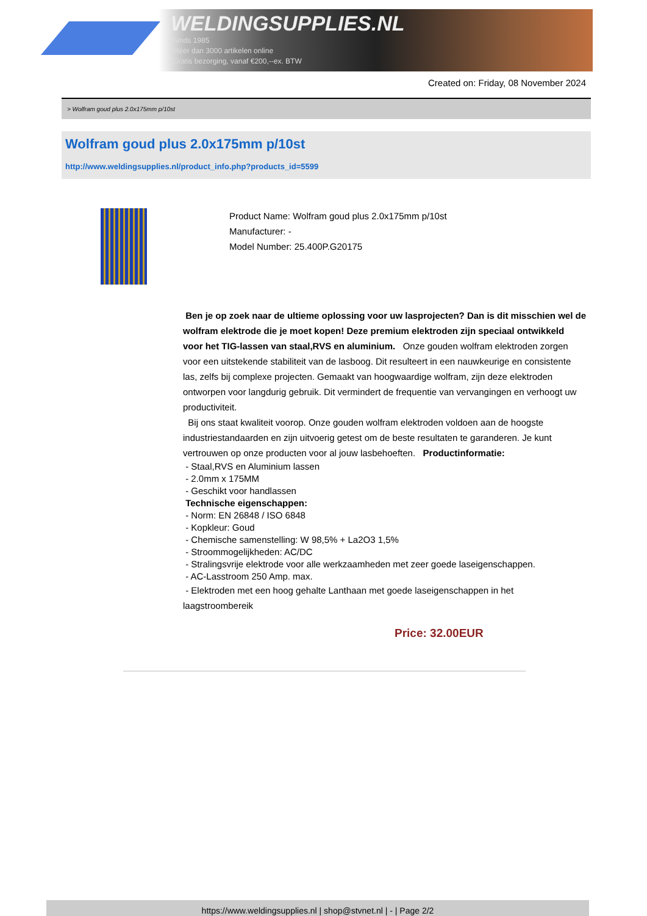WELDINGSUPPLIES.NL
- Sinds 1985
- Méér dan 3000 artikelen online
- Gratis bezorging, vanaf €200,--ex. BTW
Created on: Friday, 08 November 2024
> Wolfram goud plus 2.0x175mm p/10st
Wolfram goud plus 2.0x175mm p/10st
http://www.weldingsupplies.nl/product_info.php?products_id=5599
Product Name: Wolfram goud plus 2.0x175mm p/10st
Manufacturer: -
Model Number: 25.400P.G20175
Ben je op zoek naar de ultieme oplossing voor uw lasprojecten? Dan is dit misschien wel de wolfram elektrode die je moet kopen! Deze premium elektroden zijn speciaal ontwikkeld voor het TIG-lassen van staal,RVS en aluminium. Onze gouden wolfram elektroden zorgen voor een uitstekende stabiliteit van de lasboog. Dit resulteert in een nauwkeurige en consistente las, zelfs bij complexe projecten. Gemaakt van hoogwaardige wolfram, zijn deze elektroden ontworpen voor langdurig gebruik. Dit vermindert de frequentie van vervangingen en verhoogt uw productiviteit.
Bij ons staat kwaliteit voorop. Onze gouden wolfram elektroden voldoen aan de hoogste industriestandaarden en zijn uitvoerig getest om de beste resultaten te garanderen. Je kunt vertrouwen op onze producten voor al jouw lasbehoeften. Productinformatie:
- Staal,RVS en Aluminium lassen
- 2.0mm x 175MM
- Geschikt voor handlassen
Technische eigenschappen:
- Norm: EN 26848 / ISO 6848
- Kopkleur: Goud
- Chemische samenstelling: W 98,5% + La2O3 1,5%
- Stroommogelijkheden: AC/DC
- Stralingsvrije elektrode voor alle werkzaamheden met zeer goede laseigenschappen.
- AC-Lasstroom 250 Amp. max.
- Elektroden met een hoog gehalte Lanthaan met goede laseigenschappen in het laagstroombereik
Price: 32.00EUR
https://www.weldingsupplies.nl | shop@stvnet.nl | - | Page 2/2